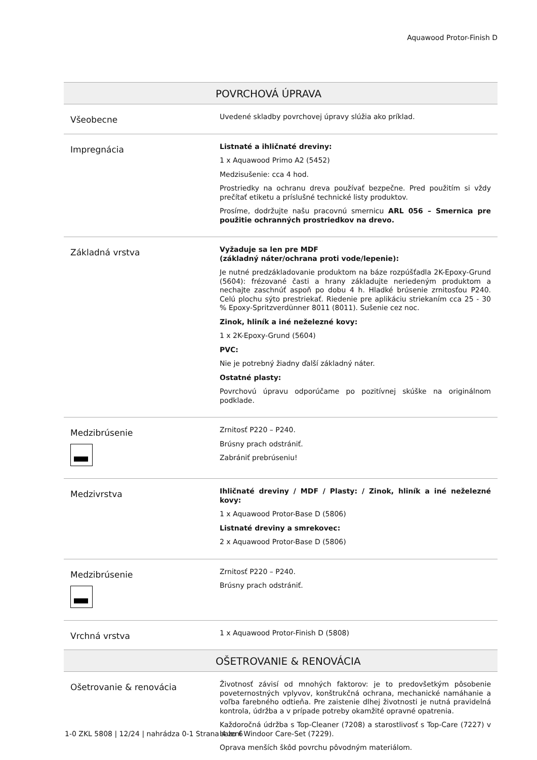Aquawood Protor-Finish D
| POVRCHOVÁ ÚPRAVA | |
| --- | --- |
| Všeobecne | Uvedené skladby povrchovej úpravy slúžia ako príklad. |
| Impregnácia | Listnaté a ihličnaté dreviny: 1 x Aquawood Primo A2 (5452) Medzisušenie: cca 4 hod. Prostriedky na ochranu dreva používať bezpečne. Pred použitím si vždy prečítať etiketu a príslušné technické listy produktov. Prosíme, dodržujte našu pracovnú smernicu ARL 056 – Smernica pre použitie ochranných prostriedkov na drevo. |
| Základná vrstva | Vyžaduje sa len pre MDF (základný náter/ochrana proti vode/lepenie): Je nutné predzákladovanie produktom na báze rozpúšťadla 2K-Epoxy-Grund (5604): frézované časti a hrany základujte neriedeným produktom a nechajte zaschnúť aspoň po dobu 4 h. Hladké brúsenie zrnitosťou P240. Celú plochu sýto prestriekať. Riedenie pre aplikáciu striekaním cca 25 - 30 % Epoxy-Spritzverdünner 8011 (8011). Sušenie cez noc. Zinok, hliník a iné neželezné kovy: 1 x 2K-Epoxy-Grund (5604) PVC: Nie je potrebný žiadny ďalší základný náter. Ostatné plasty: Povrchovú úpravu odporúčame po pozitívnej skúške na originálnom podklade. |
| Medzibrúsenie | Zrnitosť P220 – P240. Brúsny prach odstrániť. Zabrániť prebrúseniu! |
| Medzivrstva | Ihličnaté dreviny / MDF / Plasty: / Zinok, hliník a iné neželezné kovy: 1 x Aquawood Protor-Base D (5806) Listnaté dreviny a smrekovec: 2 x Aquawood Protor-Base D (5806) |
| Medzibrúsenie | Zrnitosť P220 – P240. Brúsny prach odstrániť. |
| Vrchná vrstva | 1 x Aquawood Protor-Finish D (5808) |
| OŠETROVANIE & RENOVÁCIA | |
| Ošetrovanie & renovácia | Životnosť závisí od mnohých faktorov: je to predovšetkým pôsobenie poveternostných vplyvov, konštrukčná ochrana, mechanické namáhanie a voľba farebného odtieňa. Pre zaistenie dlhej životnosti je nutná pravidelná kontrola, údržba a v prípade potreby okamžité opravné opatrenia. Každoročná údržba s Top-Cleaner (7208) a starostlivosť s Top-Care (7227) v balení Windoor Care-Set (7229). Oprava menších škôd povrchu pôvodným materiálom. |
1-0 ZKL 5808 | 12/24 | nahrádza 0-1 Strana 4 zo 6